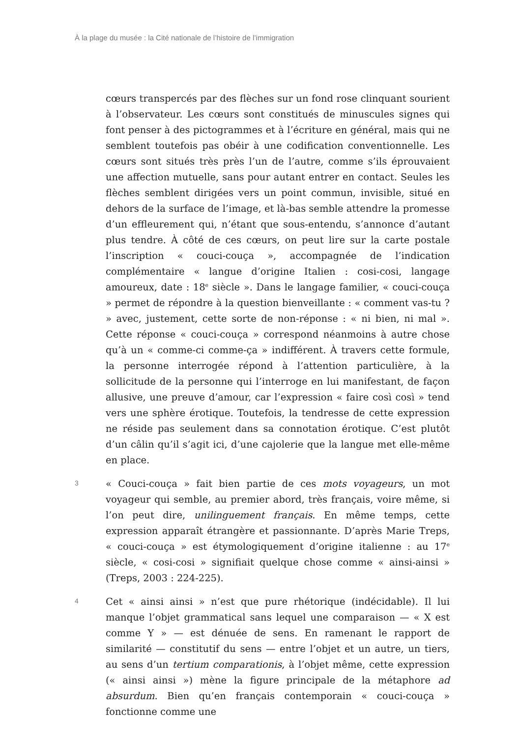À la plage du musée : la Cité nationale de l’histoire de l’immigration
cœurs transpercés par des flèches sur un fond rose clinquant sourient à l’observateur. Les cœurs sont constitués de minuscules signes qui font penser à des pictogrammes et à l’écriture en général, mais qui ne semblent toutefois pas obéir à une codification conventionnelle. Les cœurs sont situés très près l’un de l’autre, comme s’ils éprouvaient une affection mutuelle, sans pour autant entrer en contact. Seules les flèches semblent dirigées vers un point commun, invisible, situé en dehors de la surface de l’image, et là-bas semble attendre la promesse d’un effleurement qui, n’étant que sous-entendu, s’annonce d’autant plus tendre. À côté de ces cœurs, on peut lire sur la carte postale l’inscription « couci-couça », accompagnée de l’indication complémentaire « langue d’origine Italien : cosi-cosi, langage amoureux, date : 18<sup>e</sup> siècle ». Dans le langage familier, « couci-couça » permet de répondre à la question bienveillante : « comment vas-tu ? » avec, justement, cette sorte de non-réponse : « ni bien, ni mal ». Cette réponse « couci-couça » correspond néanmoins à autre chose qu’à un « comme-ci comme-ça » indifférent. À travers cette formule, la personne interrogée répond à l’attention particulière, à la sollicitude de la personne qui l’interroge en lui manifestant, de façon allusive, une preuve d’amour, car l’expression « faire così così » tend vers une sphère érotique. Toutefois, la tendresse de cette expression ne réside pas seulement dans sa connotation érotique. C’est plutôt d’un câlin qu’il s’agit ici, d’une cajolerie que la langue met elle-même en place.
3
« Couci-couça » fait bien partie de ces mots voyageurs, un mot voyageur qui semble, au premier abord, très français, voire même, si l’on peut dire, unilinguement français. En même temps, cette expression apparaît étrangère et passionnante. D’après Marie Treps, « couci-couça » est étymologiquement d’origine italienne : au 17<sup>e</sup> siècle, « cosi-cosi » signifiait quelque chose comme « ainsi-ainsi » (Treps, 2003 : 224-225).
4
Cet « ainsi ainsi » n’est que pure rhétorique (indécidable). Il lui manque l’objet grammatical sans lequel une comparaison — « X est comme Y » — est dénuée de sens. En ramenant le rapport de similarité — constitutif du sens — entre l’objet et un autre, un tiers, au sens d’un tertium comparationis, à l’objet même, cette expression (« ainsi ainsi ») mène la figure principale de la métaphore ad absurdum. Bien qu’en français contemporain « couci-couça » fonctionne comme une